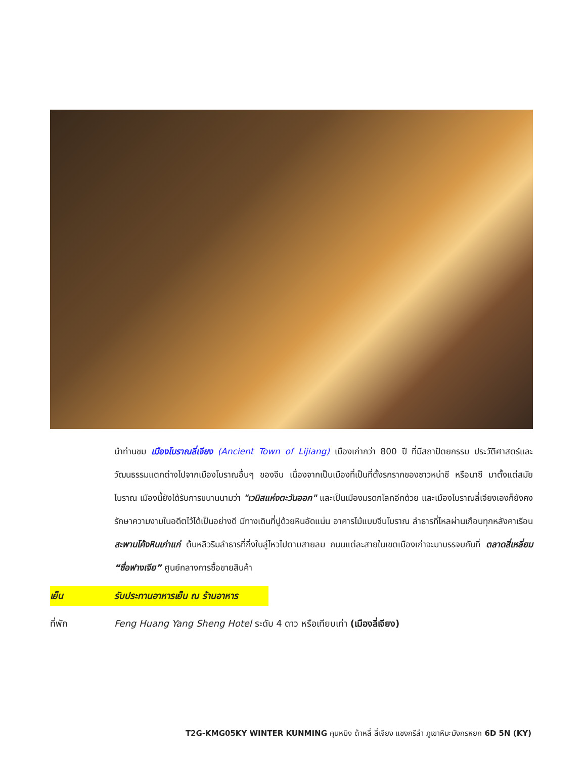นำท่านชม เมืองโบราณลี่เจียง (Ancient Town of Lijiang) เมืองเก่ากว่า 800 ปี ที่มีสถาปัตยกรรม ประวัติศาสตร์และวัฒนธรรมแตกต่างไปจากเมืองโบราณอื่นๆ ของจีน เนื่องจากเป็นเมืองที่เป็นที่ตั้งรกรากของชาวหน่าซี หรือนาซี มาตั้งแต่สมัยโบราณ เมืองนี้ยังได้รับการขนานนามว่า "เวนิสแห่งตะวันออก" และเป็นเมืองมรดกโลกอีกด้วย และเมืองโบราณลี่เจียงเองก็ยังคงรักษาความงามในอดีตไว้ได้เป็นอย่างดี มีทางเดินที่ปูด้วยหินอัดแน่น อาคารไม้แบบจีนโบราณ ลำธารที่ไหลผ่านเกือบทุกหลังคาเรือน สะพานโค้งหินเก่าแก่ ต้นหลิวริมลำธารที่กิ่งใบลู่ไหวไปตามสายลม ถนนแต่ละสายในเขตเมืองเก่าจะมาบรรจบกันที่ ตลาดสี่เหลี่ยม “ซื่อฟางเจีย” ศูนย์กลางการซื้อขายสินค้า
เย็น รับประทานอาหารเย็น ณ ร้านอาหาร
ที่พัก Feng Huang Yang Sheng Hotel ระดับ 4 ดาว หรือเทียบเท่า (เมืองลี่เจียง)
T2G-KMG05KY WINTER KUNMING คุนหมิง ต้าหลี่ ลี่เจียง แชงกรีล่า ภูเขาหิมะมังกรหยก 6D 5N (KY)